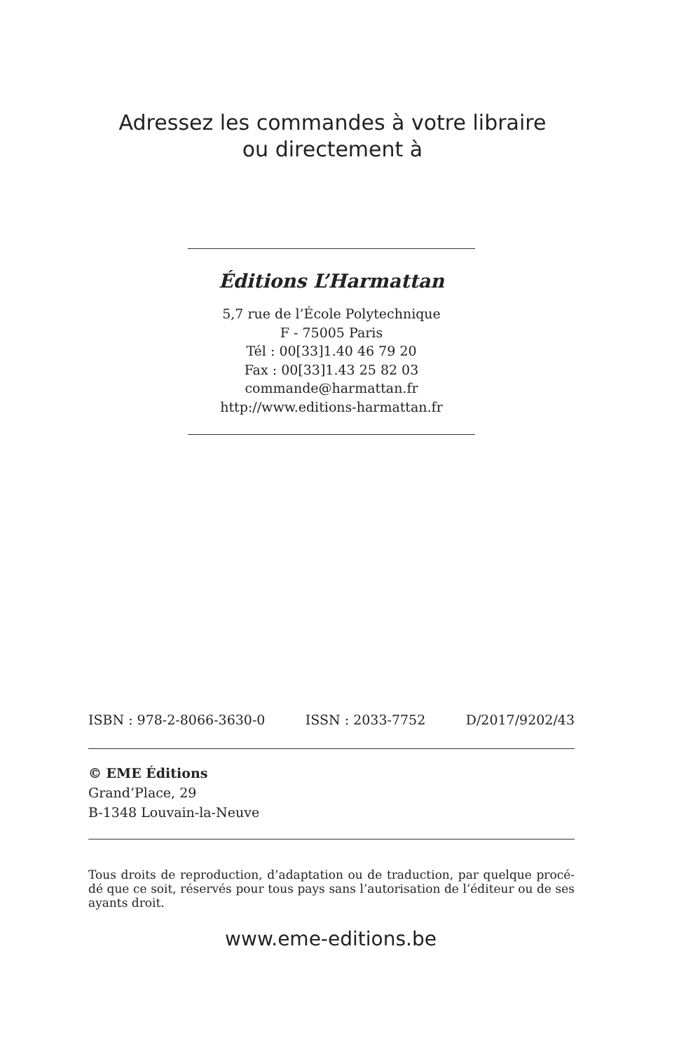Adressez les commandes à votre libraire
ou directement à
Éditions L’Harmattan
5,7 rue de l’École Polytechnique
F - 75005 Paris
Tél : 00[33]1.40 46 79 20
Fax : 00[33]1.43 25 82 03
commande@harmattan.fr
http://www.editions-harmattan.fr
ISBN : 978-2-8066-3630-0 ISSN : 2033-7752 D/2017/9202/43
© EME Éditions
Grand’Place, 29
B-1348 Louvain-la-Neuve
Tous droits de reproduction, d’adaptation ou de traduction, par quelque procé-dé que ce soit, réservés pour tous pays sans l’autorisation de l’éditeur ou de ses ayants droit.
www.eme-editions.be